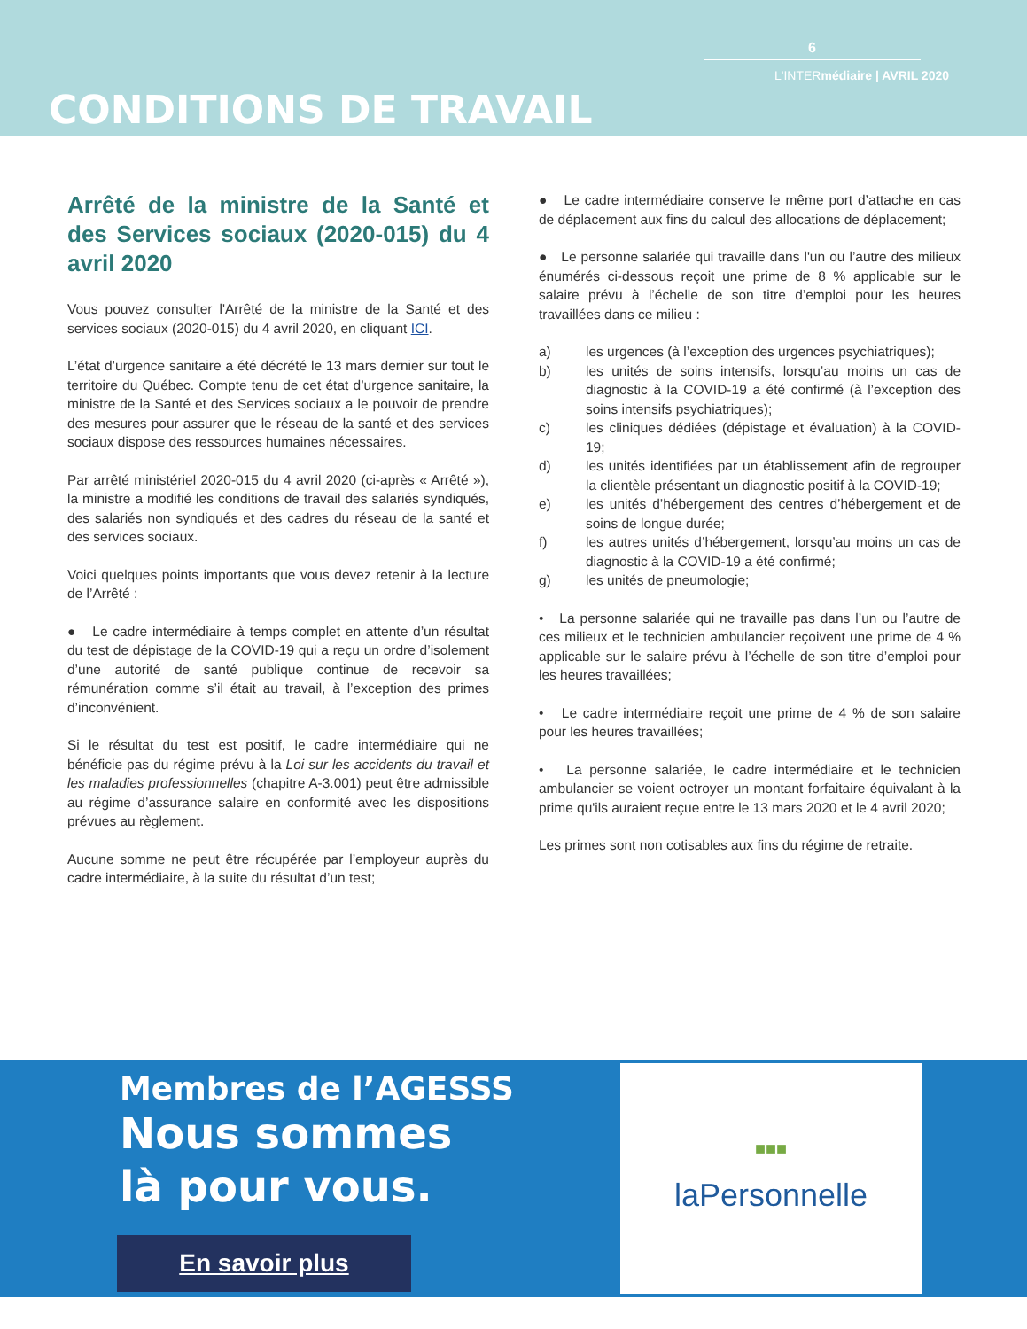6
L'INTERmédiaire | AVRIL 2020
CONDITIONS DE TRAVAIL
Arrêté de la ministre de la Santé et des Services sociaux (2020-015) du 4 avril 2020
Vous pouvez consulter l'Arrêté de la ministre de la Santé et des services sociaux (2020-015) du 4 avril 2020, en cliquant ICI.
L’état d’urgence sanitaire a été décrété le 13 mars dernier sur tout le territoire du Québec. Compte tenu de cet état d’urgence sanitaire, la ministre de la Santé et des Services sociaux a le pouvoir de prendre des mesures pour assurer que le réseau de la santé et des services sociaux dispose des ressources humaines nécessaires.
Par arrêté ministériel 2020-015 du 4 avril 2020 (ci-après « Arrêté »), la ministre a modifié les conditions de travail des salariés syndiqués, des salariés non syndiqués et des cadres du réseau de la santé et des services sociaux.
Voici quelques points importants que vous devez retenir à la lecture de l’Arrêté :
● Le cadre intermédiaire à temps complet en attente d’un résultat du test de dépistage de la COVID-19 qui a reçu un ordre d’isolement d’une autorité de santé publique continue de recevoir sa rémunération comme s’il était au travail, à l’exception des primes d’inconvénient.
Si le résultat du test est positif, le cadre intermédiaire qui ne bénéficie pas du régime prévu à la Loi sur les accidents du travail et les maladies professionnelles (chapitre A-3.001) peut être admissible au régime d’assurance salaire en conformité avec les dispositions prévues au règlement.
Aucune somme ne peut être récupérée par l’employeur auprès du cadre intermédiaire, à la suite du résultat d’un test;
● Le cadre intermédiaire conserve le même port d’attache en cas de déplacement aux fins du calcul des allocations de déplacement;
● Le personne salariée qui travaille dans l'un ou l’autre des milieux énumérés ci-dessous reçoit une prime de 8 % applicable sur le salaire prévu à l’échelle de son titre d’emploi pour les heures travaillées dans ce milieu :
a) les urgences (à l’exception des urgences psychiatriques);
b) les unités de soins intensifs, lorsqu’au moins un cas de diagnostic à la COVID-19 a été confirmé (à l’exception des soins intensifs psychiatriques);
c) les cliniques dédiées (dépistage et évaluation) à la COVID-19;
d) les unités identifiées par un établissement afin de regrouper la clientèle présentant un diagnostic positif à la COVID-19;
e) les unités d’hébergement des centres d’hébergement et de soins de longue durée;
f) les autres unités d’hébergement, lorsqu’au moins un cas de diagnostic à la COVID-19 a été confirmé;
g) les unités de pneumologie;
• La personne salariée qui ne travaille pas dans l’un ou l’autre de ces milieux et le technicien ambulancier reçoivent une prime de 4 % applicable sur le salaire prévu à l’échelle de son titre d’emploi pour les heures travaillées;
• Le cadre intermédiaire reçoit une prime de 4 % de son salaire pour les heures travaillées;
• La personne salariée, le cadre intermédiaire et le technicien ambulancier se voient octroyer un montant forfaitaire équivalant à la prime qu'ils auraient reçue entre le 13 mars 2020 et le 4 avril 2020;
Les primes sont non cotisables aux fins du régime de retraite.
Membres de l’AGESSS
Nous sommes
là pour vous.
En savoir plus
■■■
laPersonnelle